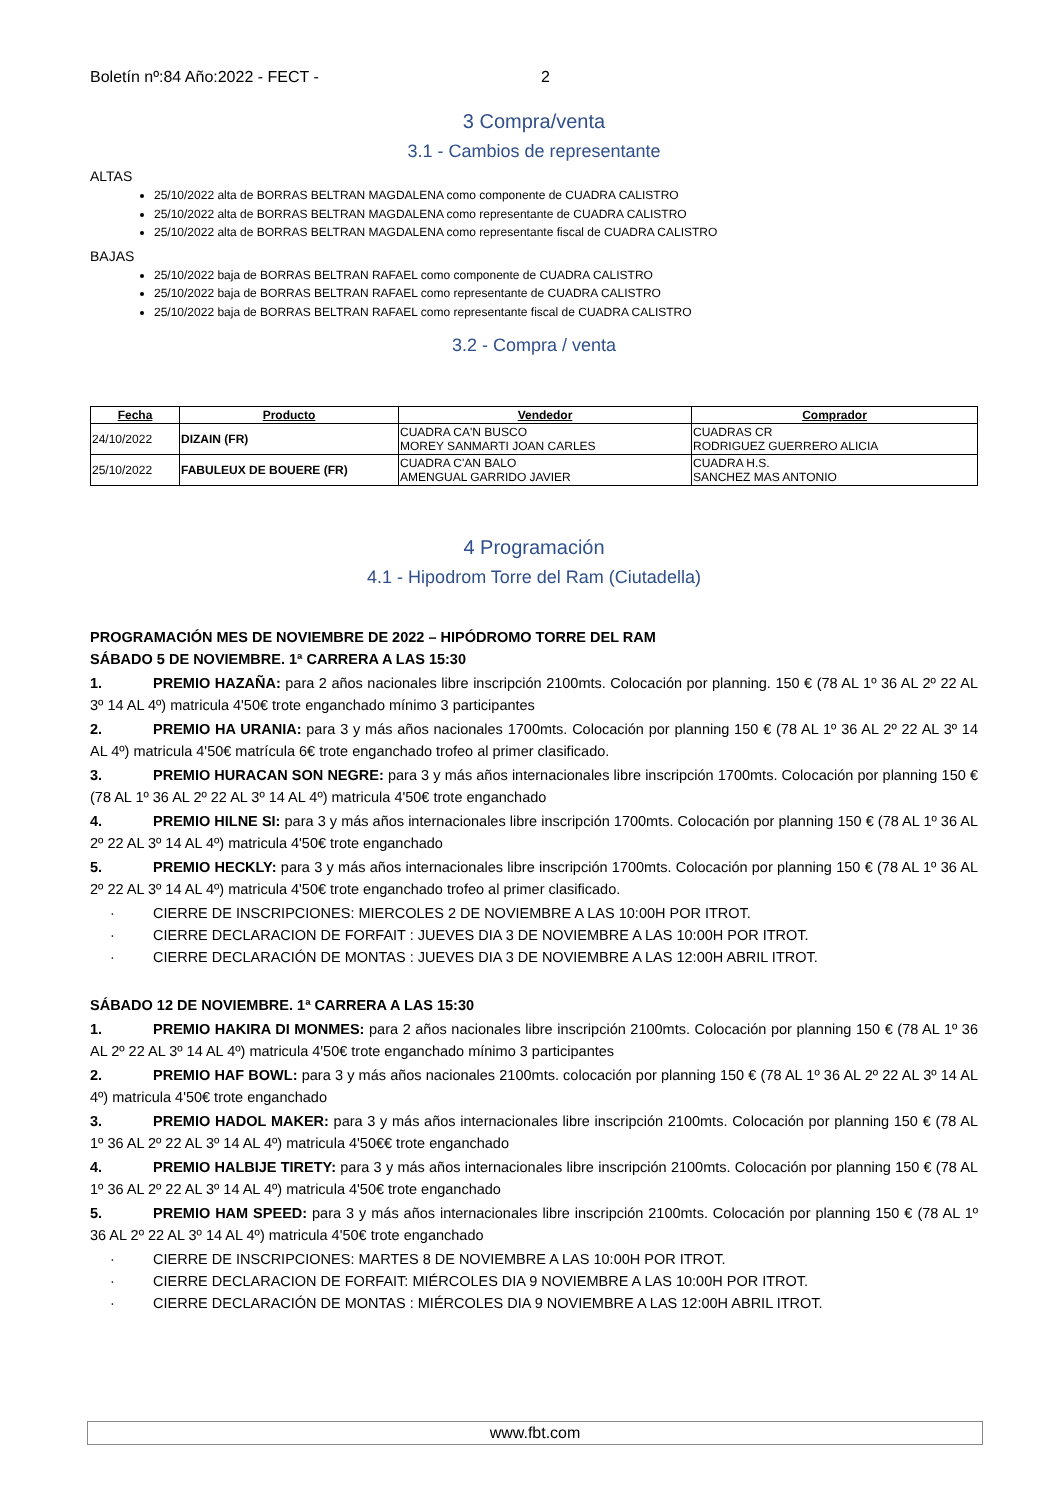Boletín nº:84 Año:2022 - FECT - 2
3 Compra/venta
3.1 - Cambios de representante
ALTAS
25/10/2022 alta de BORRAS BELTRAN MAGDALENA como componente de CUADRA CALISTRO
25/10/2022 alta de BORRAS BELTRAN MAGDALENA como representante de CUADRA CALISTRO
25/10/2022 alta de BORRAS BELTRAN MAGDALENA como representante fiscal de CUADRA CALISTRO
BAJAS
25/10/2022 baja de BORRAS BELTRAN RAFAEL como componente de CUADRA CALISTRO
25/10/2022 baja de BORRAS BELTRAN RAFAEL como representante de CUADRA CALISTRO
25/10/2022 baja de BORRAS BELTRAN RAFAEL como representante fiscal de CUADRA CALISTRO
3.2 - Compra / venta
| Fecha | Producto | Vendedor | Comprador |
| --- | --- | --- | --- |
| 24/10/2022 | DIZAIN (FR) | CUADRA CA'N BUSCO MOREY SANMARTI JOAN CARLES | CUADRAS CR RODRIGUEZ GUERRERO ALICIA |
| 25/10/2022 | FABULEUX DE BOUERE (FR) | CUADRA C'AN BALO AMENGUAL GARRIDO JAVIER | CUADRA H.S. SANCHEZ MAS ANTONIO |
4 Programación
4.1 - Hipodrom Torre del Ram (Ciutadella)
PROGRAMACIÓN MES DE NOVIEMBRE DE 2022 – HIPÓDROMO TORRE DEL RAM
SÁBADO 5 DE NOVIEMBRE. 1ª CARRERA A LAS 15:30
1. PREMIO HAZAÑA: para 2 años nacionales libre inscripción 2100mts. Colocación por planning. 150 € (78 AL 1º 36 AL 2º 22 AL 3º 14 AL 4º) matricula 4'50€ trote enganchado mínimo 3 participantes
2. PREMIO HA URANIA: para 3 y más años nacionales 1700mts. Colocación por planning 150 € (78 AL 1º 36 AL 2º 22 AL 3º 14 AL 4º) matricula 4'50€ matrícula 6€ trote enganchado trofeo al primer clasificado.
3. PREMIO HURACAN SON NEGRE: para 3 y más años internacionales libre inscripción 1700mts. Colocación por planning 150 € (78 AL 1º 36 AL 2º 22 AL 3º 14 AL 4º) matricula 4'50€ trote enganchado
4. PREMIO HILNE SI: para 3 y más años internacionales libre inscripción 1700mts. Colocación por planning 150 € (78 AL 1º 36 AL 2º 22 AL 3º 14 AL 4º) matricula 4'50€ trote enganchado
5. PREMIO HECKLY: para 3 y más años internacionales libre inscripción 1700mts. Colocación por planning 150 € (78 AL 1º 36 AL 2º 22 AL 3º 14 AL 4º) matricula 4'50€ trote enganchado trofeo al primer clasificado.
· CIERRE DE INSCRIPCIONES: MIERCOLES 2 DE NOVIEMBRE A LAS 10:00H POR ITROT.
· CIERRE DECLARACION DE FORFAIT : JUEVES DIA 3 DE NOVIEMBRE A LAS 10:00H POR ITROT.
· CIERRE DECLARACIÓN DE MONTAS : JUEVES DIA 3 DE NOVIEMBRE A LAS 12:00H ABRIL ITROT.
SÁBADO 12 DE NOVIEMBRE. 1ª CARRERA A LAS 15:30
1. PREMIO HAKIRA DI MONMES: para 2 años nacionales libre inscripción 2100mts. Colocación por planning 150 € (78 AL 1º 36 AL 2º 22 AL 3º 14 AL 4º) matricula 4'50€ trote enganchado mínimo 3 participantes
2. PREMIO HAF BOWL: para 3 y más años nacionales 2100mts. colocación por planning 150 € (78 AL 1º 36 AL 2º 22 AL 3º 14 AL 4º) matricula 4'50€ trote enganchado
3. PREMIO HADOL MAKER: para 3 y más años internacionales libre inscripción 2100mts. Colocación por planning 150 € (78 AL 1º 36 AL 2º 22 AL 3º 14 AL 4º) matricula 4'50€€ trote enganchado
4. PREMIO HALBIJE TIRETY: para 3 y más años internacionales libre inscripción 2100mts. Colocación por planning 150 € (78 AL 1º 36 AL 2º 22 AL 3º 14 AL 4º) matricula 4'50€ trote enganchado
5. PREMIO HAM SPEED: para 3 y más años internacionales libre inscripción 2100mts. Colocación por planning 150 € (78 AL 1º 36 AL 2º 22 AL 3º 14 AL 4º) matricula 4'50€ trote enganchado
· CIERRE DE INSCRIPCIONES: MARTES 8 DE NOVIEMBRE A LAS 10:00H POR ITROT.
· CIERRE DECLARACION DE FORFAIT: MIÉRCOLES DIA 9 NOVIEMBRE A LAS 10:00H POR ITROT.
· CIERRE DECLARACIÓN DE MONTAS : MIÉRCOLES DIA 9 NOVIEMBRE A LAS 12:00H ABRIL ITROT.
www.fbt.com